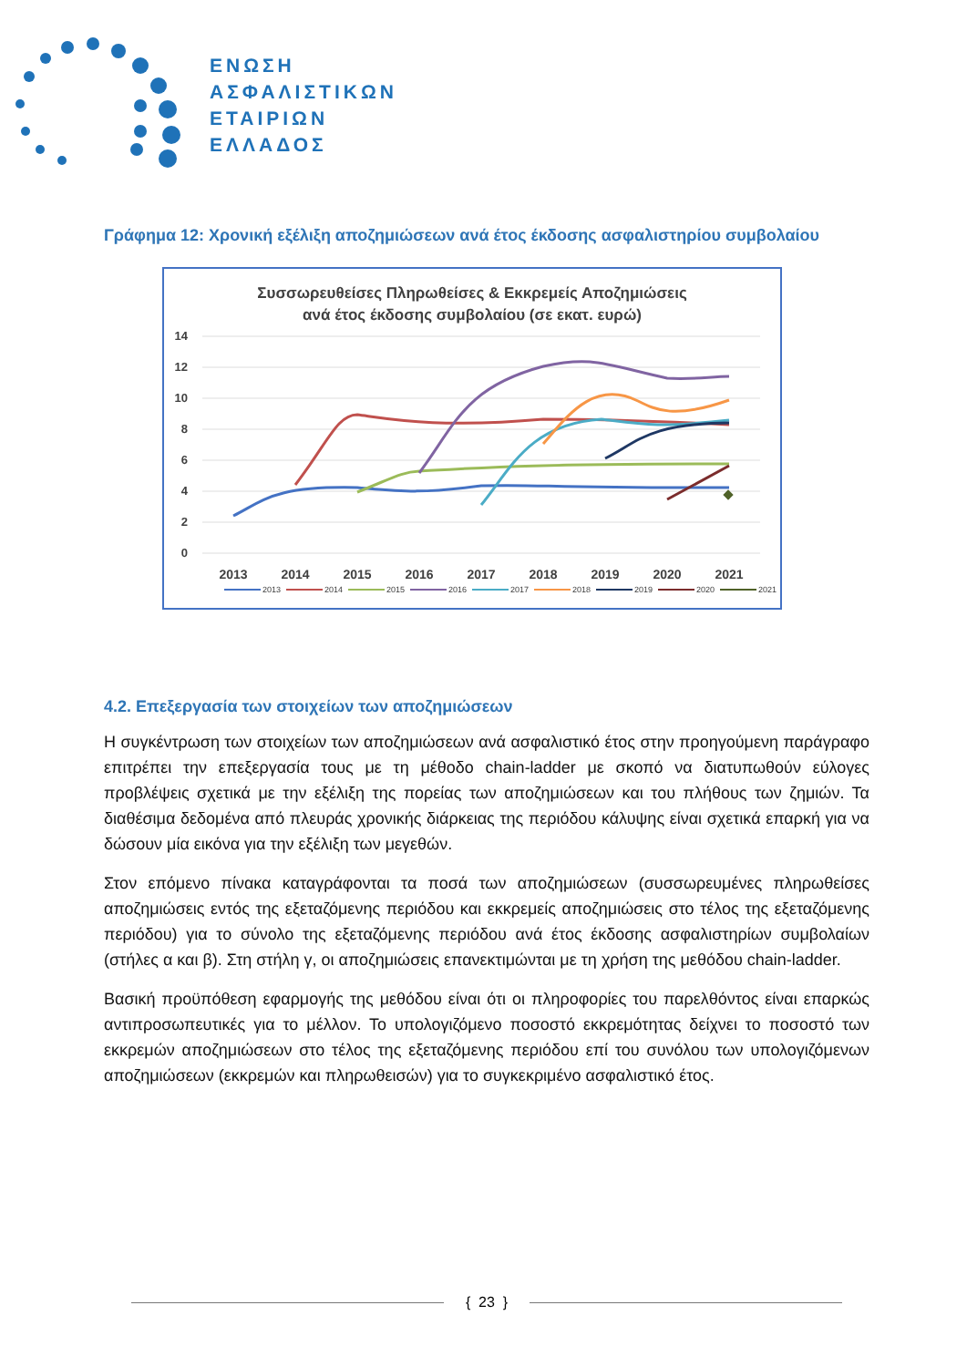ΕΝΩΣΗ
ΑΣΦΑΛΙΣΤΙΚΩΝ
ΕΤΑΙΡΙΩΝ
ΕΛΛΑΔΟΣ
Γράφημα 12: Χρονική εξέλιξη αποζημιώσεων ανά έτος έκδοσης ασφαλιστηρίου συμβολαίου
Συσσωρευθείσες Πληρωθείσες & Εκκρεμείς Αποζημιώσεις
ανά έτος έκδοσης συμβολαίου (σε εκατ. ευρώ)
14
12
10
8
6
4
2
0
2013
2014
2015
2016
2017
2018
2019
2020
2021
2013
2014
2015
2016
2017
2018
2019
2020
2021
4.2. Επεξεργασία των στοιχείων των αποζημιώσεων
Η συγκέντρωση των στοιχείων των αποζημιώσεων ανά ασφαλιστικό έτος στην προηγούμενη παράγραφο επιτρέπει την επεξεργασία τους με τη μέθοδο chain-ladder με σκοπό να διατυπωθούν εύλογες προβλέψεις σχετικά με την εξέλιξη της πορείας των αποζημιώσεων και του πλήθους των ζημιών. Τα διαθέσιμα δεδομένα από πλευράς χρονικής διάρκειας της περιόδου κάλυψης είναι σχετικά επαρκή για να δώσουν μία εικόνα για την εξέλιξη των μεγεθών.
Στον επόμενο πίνακα καταγράφονται τα ποσά των αποζημιώσεων (συσσωρευμένες πληρωθείσες αποζημιώσεις εντός της εξεταζόμενης περιόδου και εκκρεμείς αποζημιώσεις στο τέλος της εξεταζόμενης περιόδου) για το σύνολο της εξεταζόμενης περιόδου ανά έτος έκδοσης ασφαλιστηρίων συμβολαίων (στήλες α και β). Στη στήλη γ, οι αποζημιώσεις επανεκτιμώνται με τη χρήση της μεθόδου chain-ladder.
Βασική προϋπόθεση εφαρμογής της μεθόδου είναι ότι οι πληροφορίες του παρελθόντος είναι επαρκώς αντιπροσωπευτικές για το μέλλον. Το υπολογιζόμενο ποσοστό εκκρεμότητας δείχνει το ποσοστό των εκκρεμών αποζημιώσεων στο τέλος της εξεταζόμενης περιόδου επί του συνόλου των υπολογιζόμενων αποζημιώσεων (εκκρεμών και πληρωθεισών) για το συγκεκριμένο ασφαλιστικό έτος.
{ 23 }